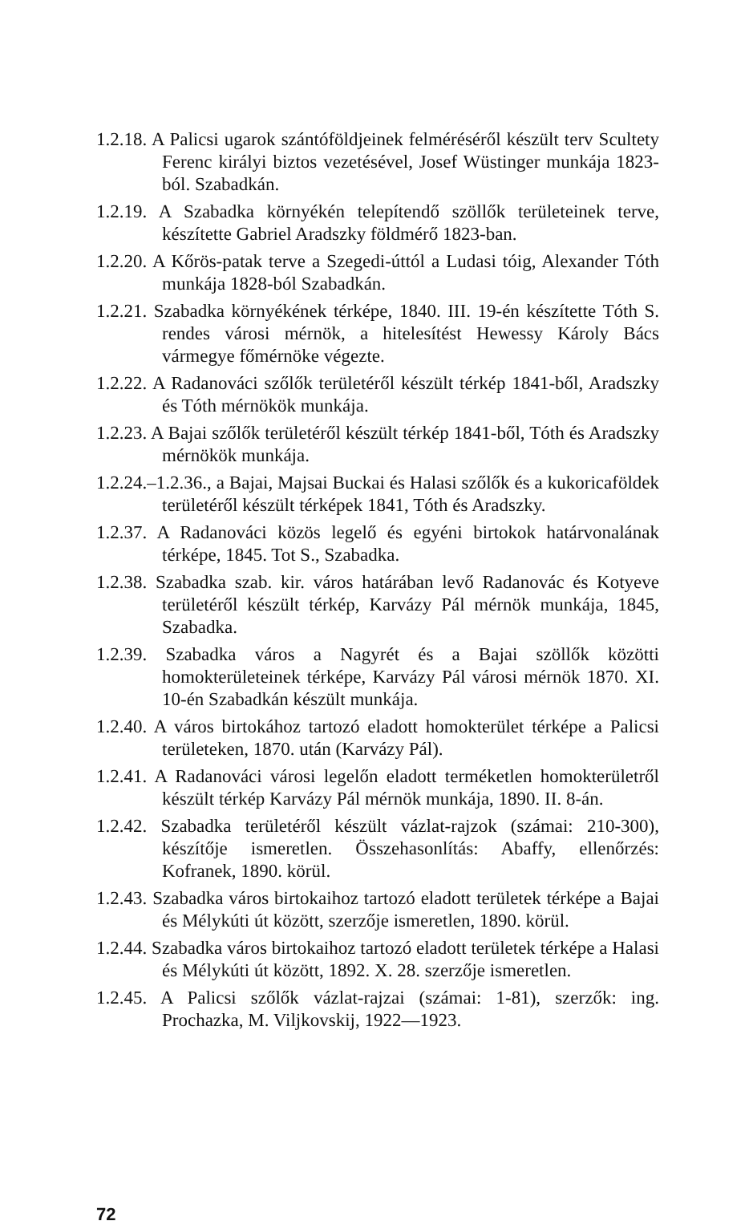1.2.18. A Palicsi ugarok szántóföldjeinek felméréséről készült terv Scultety Ferenc királyi biztos vezetésével, Josef Wüstinger munkája 1823-ból. Szabadkán.
1.2.19. A Szabadka környékén telepítendő szöllők területeinek terve, készítette Gabriel Aradszky földmérő 1823-ban.
1.2.20. A Kőrös-patak terve a Szegedi-úttól a Ludasi tóig, Alexander Tóth munkája 1828-ból Szabadkán.
1.2.21. Szabadka környékének térképe, 1840. III. 19-én készítette Tóth S. rendes városi mérnök, a hitelesítést Hewessy Károly Bács vármegye főmérnöke végezte.
1.2.22. A Radanováci szőlők területéről készült térkép 1841-ből, Aradszky és Tóth mérnökök munkája.
1.2.23. A Bajai szőlők területéről készült térkép 1841-ből, Tóth és Aradszky mérnökök munkája.
1.2.24.–1.2.36., a Bajai, Majsai Buckai és Halasi szőlők és a kukoricaföldek területéről készült térképek 1841, Tóth és Aradszky.
1.2.37. A Radanováci közös legelő és egyéni birtokok határvonalának térképe, 1845. Tot S., Szabadka.
1.2.38. Szabadka szab. kir. város határában levő Radanovác és Kotyeve területéről készült térkép, Karvázy Pál mérnök munkája, 1845, Szabadka.
1.2.39. Szabadka város a Nagyrét és a Bajai szöllők közötti homokterületeinek térképe, Karvázy Pál városi mérnök 1870. XI. 10-én Szabadkán készült munkája.
1.2.40. A város birtokához tartozó eladott homokterület térképe a Palicsi területeken, 1870. után (Karvázy Pál).
1.2.41. A Radanováci városi legelőn eladott terméketlen homokterületről készült térkép Karvázy Pál mérnök munkája, 1890. II. 8-án.
1.2.42. Szabadka területéről készült vázlat-rajzok (számai: 210-300), készítője ismeretlen. Összehasonlítás: Abaffy, ellenőrzés: Kofranek, 1890. körül.
1.2.43. Szabadka város birtokaihoz tartozó eladott területek térképe a Bajai és Mélykúti út között, szerzője ismeretlen, 1890. körül.
1.2.44. Szabadka város birtokaihoz tartozó eladott területek térképe a Halasi és Mélykúti út között, 1892. X. 28. szerzője ismeretlen.
1.2.45. A Palicsi szőlők vázlat-rajzai (számai: 1-81), szerzők: ing. Prochazka, M. Viljkovskij, 1922—1923.
72